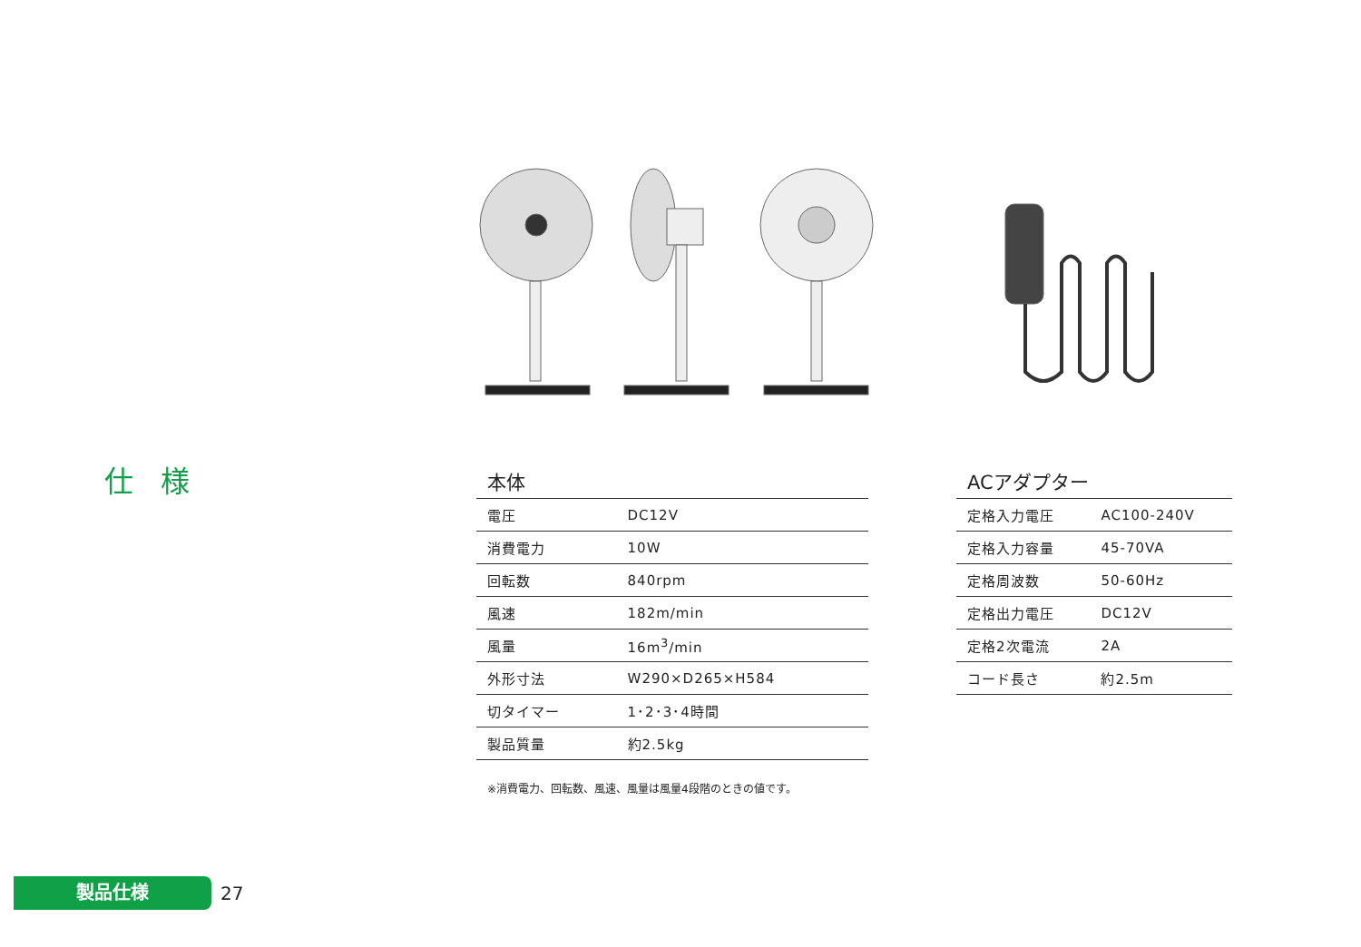仕様
本体
| 電圧 | DC12V |
| 消費電力 | 10W |
| 回転数 | 840rpm |
| 風速 | 182m/min |
| 風量 | 16m<sup>3</sup>/min |
| 外形寸法 | W290×D265×H584 |
| 切タイマー | 1･2･3･4時間 |
| 製品質量 | 約2.5kg |
※消費電力、回転数、風速、風量は風量4段階のときの値です。
ACアダプター
| 定格入力電圧 | AC100-240V |
| 定格入力容量 | 45-70VA |
| 定格周波数 | 50-60Hz |
| 定格出力電圧 | DC12V |
| 定格2次電流 | 2A |
| コード長さ | 約2.5m |
製品仕様
27